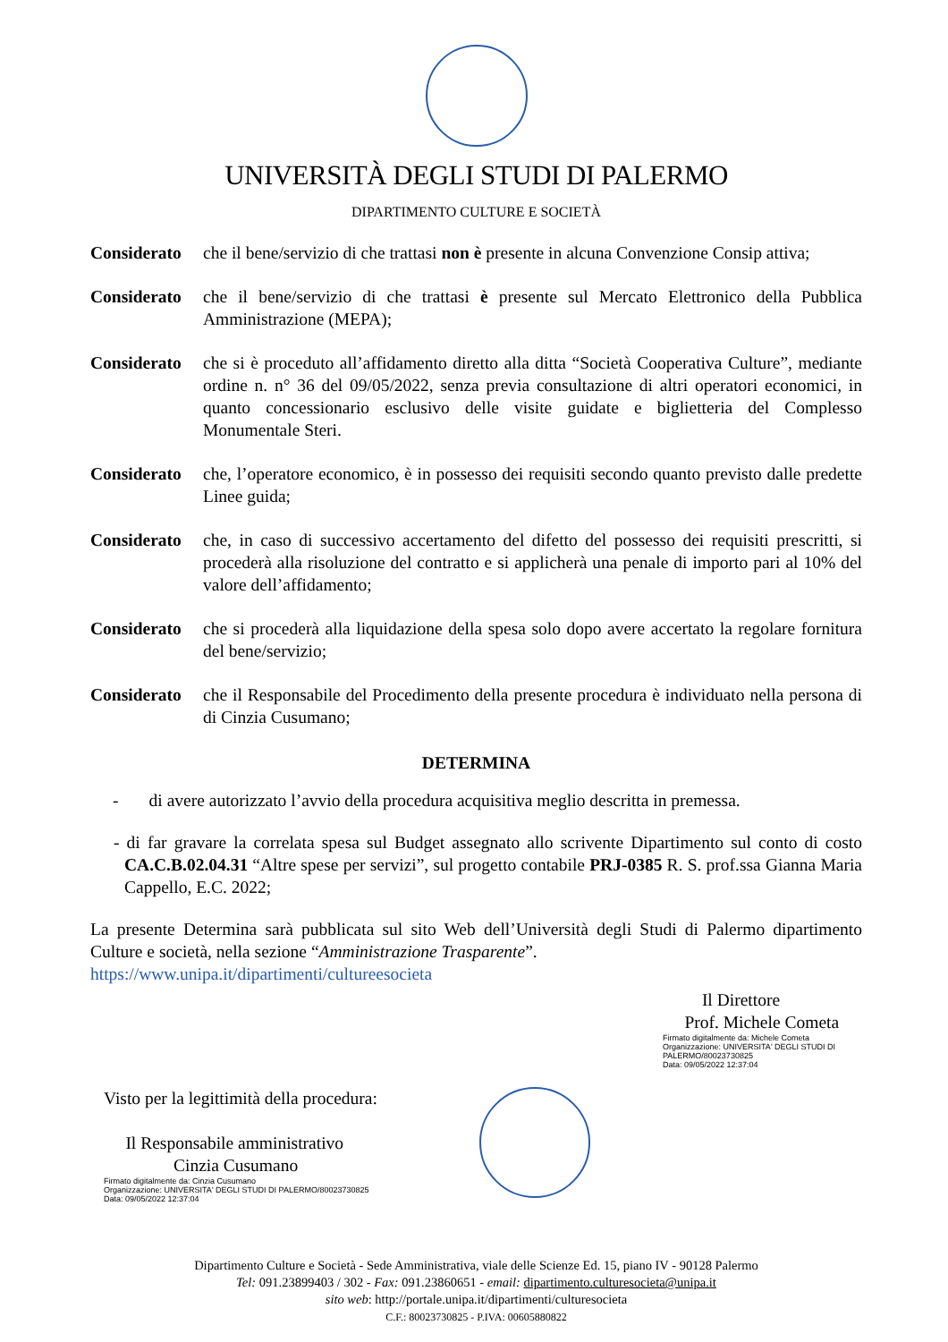UNIVERSITÀ DEGLI STUDI DI PALERMO
DIPARTIMENTO CULTURE E SOCIETÀ
Considerato
che il bene/servizio di che trattasi non è presente in alcuna Convenzione Consip attiva;
Considerato
che il bene/servizio di che trattasi è presente sul Mercato Elettronico della Pubblica Amministrazione (MEPA);
Considerato
che si è proceduto all’affidamento diretto alla ditta “Società Cooperativa Culture”, mediante ordine n. n° 36 del 09/05/2022, senza previa consultazione di altri operatori economici, in quanto concessionario esclusivo delle visite guidate e biglietteria del Complesso Monumentale Steri.
Considerato
che, l’operatore economico, è in possesso dei requisiti secondo quanto previsto dalle predette Linee guida;
Considerato
che, in caso di successivo accertamento del difetto del possesso dei requisiti prescritti, si procederà alla risoluzione del contratto e si applicherà una penale di importo pari al 10% del valore dell’affidamento;
Considerato
che si procederà alla liquidazione della spesa solo dopo avere accertato la regolare fornitura del bene/servizio;
Considerato
che il Responsabile del Procedimento della presente procedura è individuato nella persona di di Cinzia Cusumano;
DETERMINA
- di avere autorizzato l’avvio della procedura acquisitiva meglio descritta in premessa.
- di far gravare la correlata spesa sul Budget assegnato allo scrivente Dipartimento sul conto di costo CA.C.B.02.04.31 “Altre spese per servizi”, sul progetto contabile PRJ-0385 R. S. prof.ssa Gianna Maria Cappello, E.C. 2022;
La presente Determina sarà pubblicata sul sito Web dell’Università degli Studi di Palermo dipartimento Culture e società, nella sezione “Amministrazione Trasparente”.
https://www.unipa.it/dipartimenti/cultureesocieta
Il Direttore
Prof. Michele Cometa
Firmato digitalmente da: Michele Cometa
Organizzazione: UNIVERSITA' DEGLI STUDI DI PALERMO/80023730825
Data: 09/05/2022 12:37:04
Visto per la legittimità della procedura:
Il Responsabile amministrativo
Cinzia Cusumano
Firmato digitalmente da: Cinzia Cusumano
Organizzazione: UNIVERSITA' DEGLI STUDI DI PALERMO/80023730825
Data: 09/05/2022 12:37:04
Dipartimento Culture e Società - Sede Amministrativa, viale delle Scienze Ed. 15, piano IV - 90128 Palermo
Tel: 091.23899403 / 302 - Fax: 091.23860651 - email: dipartimento.culturesocieta@unipa.it
sito web: http://portale.unipa.it/dipartimenti/culturesocieta
C.F.: 80023730825 - P.IVA: 00605880822